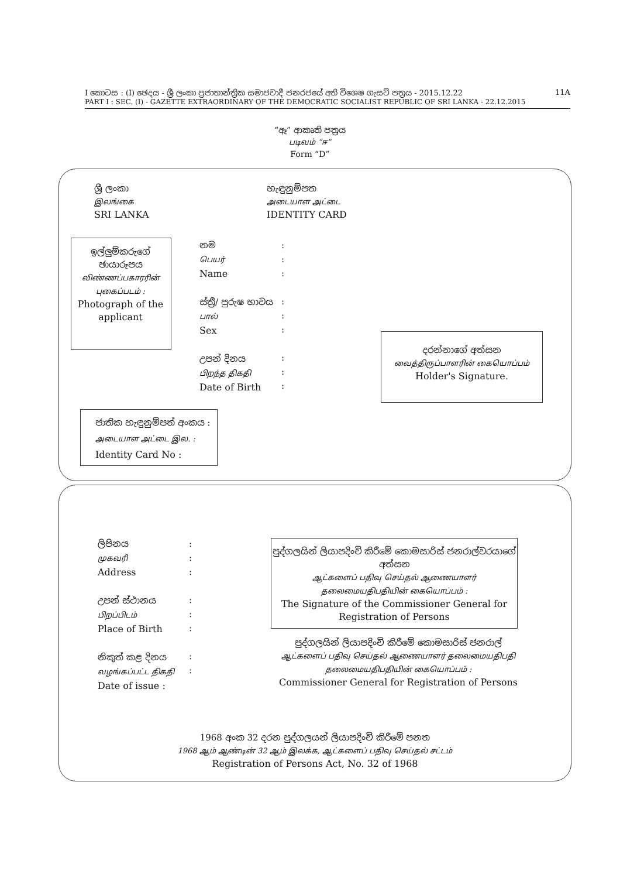I කොටස : (I) ඡෙදය - ශ්‍රී ලංකා ප්‍රජාතාන්ත්‍රික සමාජවාදී ජනරජයේ අති විශෙෂ ගැසට් පත්‍රය - 2015.12.22 11A
PART I : SEC. (I) - GAZETTE EXTRAORDINARY OF THE DEMOCRATIC SOCIALIST REPUBLIC OF SRI LANKA - 22.12.2015
“ඈ” ආකෘති පත්‍රය
படிவம் “ஈ”
Form “D”
ශ්‍රී ලංකා
இலங்கை
SRI LANKA
හැඳුනුම්පත
அடையாள அட்டை
IDENTITY CARD
ඉල්ලුම්කරුගේ ඡායාරූපය
விண்ணப்பகாரரின் புகைப்படம் :
Photograph of the applicant
නම
பெயர்
Name
ස්ත්‍රී/ පුරුෂ භාවය
பால்
Sex
උපන් දිනය
பிறந்த திகதி
Date of Birth
:
:
:
:
:
:
:
:
:
දරන්නාගේ අත්සන
வைத்திருப்பாளரின் கையொப்பம்
Holder's Signature.
ජාතික හැඳුනුම්පත් අංකය :
அடையாள அட்டை இல. :
Identity Card No :
ලිපිනය
முகவரி
Address
උපන් ස්ථානය
பிறப்பிடம்
Place of Birth
නිකුත් කළ දිනය
வழங்கப்பட்ட திகதி
Date of issue :
:
:
:
:
:
:
:
:
පුද්ගලයින් ලියාපදිංචි කිරීමේ කොමසාරිස් ජනරාල්වරයාගේ අත්සන
ஆட்களைப் பதிவு செய்தல் ஆணையாளர் தலைமையதிபதியின் கையொப்பம் :
The Signature of the Commissioner General for Registration of Persons
පුද්ගලයින් ලියාපදිංචි කිරීමේ කොමසාරිස් ජනරාල්
ஆட்களைப் பதிவு செய்தல் ஆணையாளர் தலைமையதிபதி தலைமையதிபதியின் கையொப்பம் :
Commissioner General for Registration of Persons
1968 අංක 32 දරන පුද්ගලයන් ලියාපදිංචි කිරීමේ පනත
1968 ஆம் ஆண்டின் 32 ஆம் இலக்க, ஆட்களைப் பதிவு செய்தல் சட்டம்
Registration of Persons Act, No. 32 of 1968